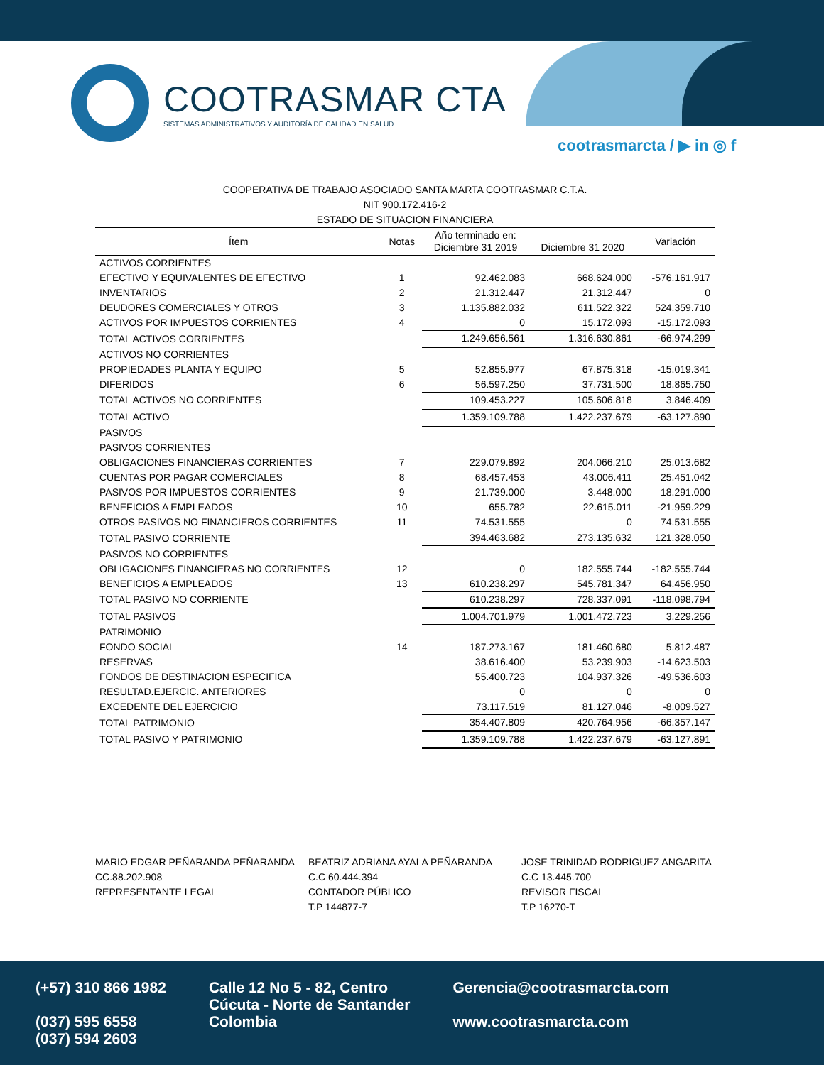COOTRASMAR CTA
SISTEMAS ADMINISTRATIVOS Y AUDITORÍA DE CALIDAD EN SALUD
cootrasmarcta / ▶ in ◎ f
COOPERATIVA DE TRABAJO ASOCIADO SANTA MARTA COOTRASMAR C.T.A.
NIT 900.172.416-2
ESTADO DE SITUACION FINANCIERA
| Ítem | Notas | Año terminado en: Diciembre 31 2019 | Diciembre 31 2020 | Variación |
| --- | --- | --- | --- | --- |
| ACTIVOS CORRIENTES | | | | |
| EFECTIVO Y EQUIVALENTES DE EFECTIVO | 1 | 92.462.083 | 668.624.000 | -576.161.917 |
| INVENTARIOS | 2 | 21.312.447 | 21.312.447 | 0 |
| DEUDORES COMERCIALES Y OTROS | 3 | 1.135.882.032 | 611.522.322 | 524.359.710 |
| ACTIVOS POR IMPUESTOS CORRIENTES | 4 | 0 | 15.172.093 | -15.172.093 |
| TOTAL ACTIVOS CORRIENTES | | 1.249.656.561 | 1.316.630.861 | -66.974.299 |
| ACTIVOS NO CORRIENTES | | | | |
| PROPIEDADES PLANTA Y EQUIPO | 5 | 52.855.977 | 67.875.318 | -15.019.341 |
| DIFERIDOS | 6 | 56.597.250 | 37.731.500 | 18.865.750 |
| TOTAL ACTIVOS NO CORRIENTES | | 109.453.227 | 105.606.818 | 3.846.409 |
| TOTAL ACTIVO | | 1.359.109.788 | 1.422.237.679 | -63.127.890 |
| PASIVOS | | | | |
| PASIVOS CORRIENTES | | | | |
| OBLIGACIONES FINANCIERAS CORRIENTES | 7 | 229.079.892 | 204.066.210 | 25.013.682 |
| CUENTAS POR PAGAR COMERCIALES | 8 | 68.457.453 | 43.006.411 | 25.451.042 |
| PASIVOS POR IMPUESTOS CORRIENTES | 9 | 21.739.000 | 3.448.000 | 18.291.000 |
| BENEFICIOS A EMPLEADOS | 10 | 655.782 | 22.615.011 | -21.959.229 |
| OTROS PASIVOS NO FINANCIEROS CORRIENTES | 11 | 74.531.555 | 0 | 74.531.555 |
| TOTAL PASIVO CORRIENTE | | 394.463.682 | 273.135.632 | 121.328.050 |
| PASIVOS NO CORRIENTES | | | | |
| OBLIGACIONES FINANCIERAS NO CORRIENTES | 12 | 0 | 182.555.744 | -182.555.744 |
| BENEFICIOS A EMPLEADOS | 13 | 610.238.297 | 545.781.347 | 64.456.950 |
| TOTAL PASIVO NO CORRIENTE | | 610.238.297 | 728.337.091 | -118.098.794 |
| TOTAL PASIVOS | | 1.004.701.979 | 1.001.472.723 | 3.229.256 |
| PATRIMONIO | | | | |
| FONDO SOCIAL | 14 | 187.273.167 | 181.460.680 | 5.812.487 |
| RESERVAS | | 38.616.400 | 53.239.903 | -14.623.503 |
| FONDOS DE DESTINACION ESPECIFICA | | 55.400.723 | 104.937.326 | -49.536.603 |
| RESULTAD.EJERCIC. ANTERIORES | | 0 | 0 | 0 |
| EXCEDENTE DEL EJERCICIO | | 73.117.519 | 81.127.046 | -8.009.527 |
| TOTAL PATRIMONIO | | 354.407.809 | 420.764.956 | -66.357.147 |
| TOTAL PASIVO Y PATRIMONIO | | 1.359.109.788 | 1.422.237.679 | -63.127.891 |
MARIO EDGAR PEÑARANDA PEÑARANDA
CC.88.202.908
REPRESENTANTE LEGAL
BEATRIZ ADRIANA AYALA PEÑARANDA
C.C 60.444.394
CONTADOR PÚBLICO
T.P 144877-7
JOSE TRINIDAD RODRIGUEZ ANGARITA
C.C 13.445.700
REVISOR FISCAL
T.P 16270-T
(+57) 310 866 1982
(037) 595 6558
(037) 594 2603
Calle 12 No 5 - 82, Centro
Cúcuta - Norte de Santander
Colombia
Gerencia@cootrasmarcta.com
www.cootrasmarcta.com